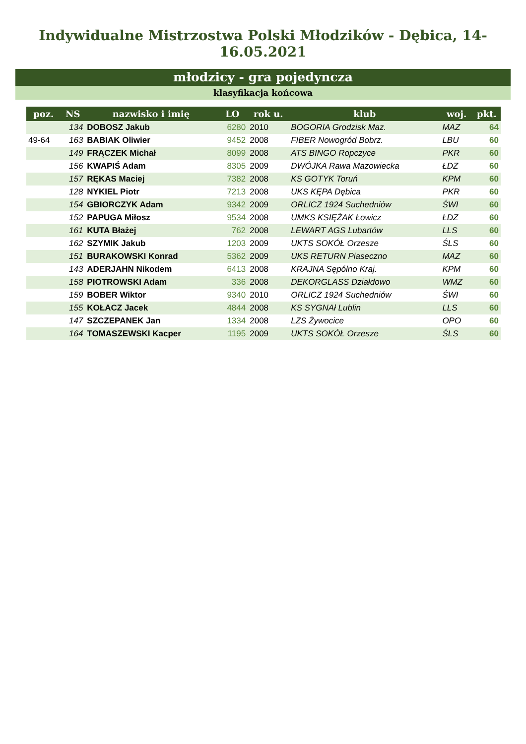Indywidualne Mistrzostwa Polski Młodzików - Dębica, 14-16.05.2021
młodzicy - gra pojedyncza
klasyfikacja końcowa
| poz. | NS | nazwisko i imię | LO | rok u. | klub | woj. | pkt. |
| --- | --- | --- | --- | --- | --- | --- | --- |
| | 134 | DOBOSZ Jakub | 6280 | 2010 | BOGORIA Grodzisk Maz. | MAZ | 64 |
| 49-64 | 163 | BABIAK Oliwier | 9452 | 2008 | FIBER Nowogród Bobrz. | LBU | 60 |
| | 149 | FRĄCZEK Michał | 8099 | 2008 | ATS BINGO Ropczyce | PKR | 60 |
| | 156 | KWAPIŚ Adam | 8305 | 2009 | DWÓJKA Rawa Mazowiecka | ŁDZ | 60 |
| | 157 | RĘKAS Maciej | 7382 | 2008 | KS GOTYK Toruń | KPM | 60 |
| | 128 | NYKIEL Piotr | 7213 | 2008 | UKS KĘPA Dębica | PKR | 60 |
| | 154 | GBIORCZYK Adam | 9342 | 2009 | ORLICZ 1924 Suchedniów | ŚWI | 60 |
| | 152 | PAPUGA Miłosz | 9534 | 2008 | UMKS KSIĘŻAK Łowicz | ŁDZ | 60 |
| | 161 | KUTA Błażej | 762 | 2008 | LEWART AGS Lubartów | LLS | 60 |
| | 162 | SZYMIK Jakub | 1203 | 2009 | UKTS SOKÓŁ Orzesze | ŚLS | 60 |
| | 151 | BURAKOWSKI Konrad | 5362 | 2009 | UKS RETURN Piaseczno | MAZ | 60 |
| | 143 | ADERJAHN Nikodem | 6413 | 2008 | KRAJNA Sępólno Kraj. | KPM | 60 |
| | 158 | PIOTROWSKI Adam | 336 | 2008 | DEKORGLASS Działdowo | WMZ | 60 |
| | 159 | BOBER Wiktor | 9340 | 2010 | ORLICZ 1924 Suchedniów | ŚWI | 60 |
| | 155 | KOŁACZ Jacek | 4844 | 2008 | KS SYGNAł Lublin | LLS | 60 |
| | 147 | SZCZEPANEK Jan | 1334 | 2008 | LZS Żywocice | OPO | 60 |
| | 164 | TOMASZEWSKI Kacper | 1195 | 2009 | UKTS SOKÓŁ Orzesze | ŚLS | 60 |